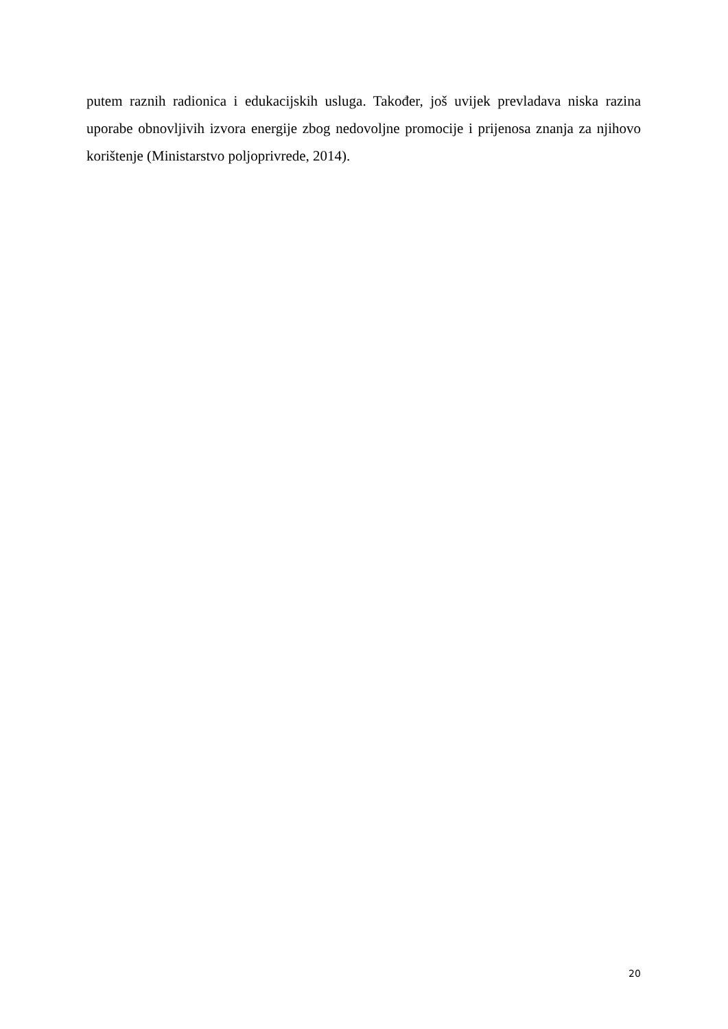putem raznih radionica i edukacijskih usluga. Također, još uvijek prevladava niska razina uporabe obnovljivih izvora energije zbog nedovoljne promocije i prijenosa znanja za njihovo korištenje (Ministarstvo poljoprivrede, 2014).
20